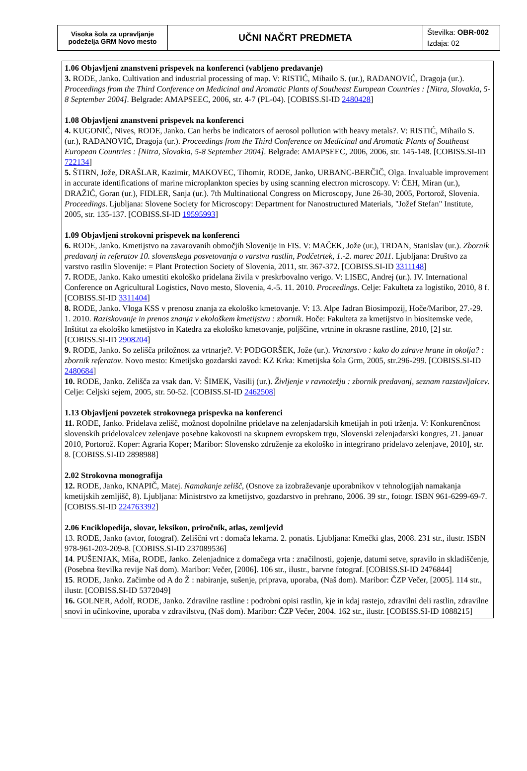| Visoka šola za upravljanje podeželja GRM Novo mesto | UČNI NAČRT PREDMETA | Številka: OBR-002 Izdaja: 02 |
1.06 Objavljeni znanstveni prispevek na konferenci (vabljeno predavanje)
3. RODE, Janko. Cultivation and industrial processing of map. V: RISTIĆ, Mihailo S. (ur.), RADANOVIĆ, Dragoja (ur.). Proceedings from the Third Conference on Medicinal and Aromatic Plants of Southeast European Countries : [Nitra, Slovakia, 5-8 September 2004]. Belgrade: AMAPSEEC, 2006, str. 4-7 (PL-04). [COBISS.SI-ID 2480428]
1.08 Objavljeni znanstveni prispevek na konferenci
4. KUGONIČ, Nives, RODE, Janko. Can herbs be indicators of aerosol pollution with heavy metals?. V: RISTIĆ, Mihailo S. (ur.), RADANOVIĆ, Dragoja (ur.). Proceedings from the Third Conference on Medicinal and Aromatic Plants of Southeast European Countries : [Nitra, Slovakia, 5-8 September 2004]. Belgrade: AMAPSEEC, 2006, 2006, str. 145-148. [COBISS.SI-ID 722134]
5. ŠTIRN, Jože, DRAŠLAR, Kazimir, MAKOVEC, Tihomir, RODE, Janko, URBANC-BERČIČ, Olga. Invaluable improvement in accurate identifications of marine microplankton species by using scanning electron microscopy. V: ČEH, Miran (ur.), DRAŽIĆ, Goran (ur.), FIDLER, Sanja (ur.). 7th Multinational Congress on Microscopy, June 26-30, 2005, Portorož, Slovenia. Proceedings. Ljubljana: Slovene Society for Microscopy: Department for Nanostructured Materials, "Jožef Stefan" Institute, 2005, str. 135-137. [COBISS.SI-ID 19595993]
1.09 Objavljeni strokovni prispevek na konferenci
6. RODE, Janko. Kmetijstvo na zavarovanih območjih Slovenije in FIS. V: MAČEK, Jože (ur.), TRDAN, Stanislav (ur.). Zbornik predavanj in referatov 10. slovenskega posvetovanja o varstvu rastlin, Podčetrtek, 1.-2. marec 2011. Ljubljana: Društvo za varstvo rastlin Slovenije: = Plant Protection Society of Slovenia, 2011, str. 367-372. [COBISS.SI-ID 3311148]
7. RODE, Janko. Kako umestiti ekološko pridelana živila v preskrbovalno verigo. V: LISEC, Andrej (ur.). IV. International Conference on Agricultural Logistics, Novo mesto, Slovenia, 4.-5. 11. 2010. Proceedings. Celje: Fakulteta za logistiko, 2010, 8 f. [COBISS.SI-ID 3311404]
8. RODE, Janko. Vloga KSS v prenosu znanja za ekološko kmetovanje. V: 13. Alpe Jadran Biosimpozij, Hoče/Maribor, 27.-29. 1. 2010. Raziskovanje in prenos znanja v ekološkem kmetijstvu : zbornik. Hoče: Fakulteta za kmetijstvo in biositemske vede, Inštitut za ekološko kmetijstvo in Katedra za ekološko kmetovanje, poljščine, vrtnine in okrasne rastline, 2010, [2] str. [COBISS.SI-ID 2908204]
9. RODE, Janko. So zelišča priložnost za vrtnarje?. V: PODGORŠEK, Jože (ur.). Vrtnarstvo : kako do zdrave hrane in okolja? : zbornik referatov. Novo mesto: Kmetijsko gozdarski zavod: KZ Krka: Kmetijska šola Grm, 2005, str.296-299. [COBISS.SI-ID 2480684]
10. RODE, Janko. Zelišča za vsak dan. V: ŠIMEK, Vasilij (ur.). Življenje v ravnotežju : zbornik predavanj, seznam razstavljalcev. Celje: Celjski sejem, 2005, str. 50-52. [COBISS.SI-ID 2462508]
1.13 Objavljeni povzetek strokovnega prispevka na konferenci
11. RODE, Janko. Pridelava zelišč, možnost dopolnilne pridelave na zelenjadarskih kmetijah in poti trženja. V: Konkurenčnost slovenskih pridelovalcev zelenjave posebne kakovosti na skupnem evropskem trgu, Slovenski zelenjadarski kongres, 21. januar 2010, Portorož. Koper: Agraria Koper; Maribor: Slovensko združenje za ekološko in integrirano pridelavo zelenjave, 2010], str. 8. [COBISS.SI-ID 2898988]
2.02 Strokovna monografija
12. RODE, Janko, KNAPIČ, Matej. Namakanje zelišč, (Osnove za izobraževanje uporabnikov v tehnologijah namakanja kmetijskih zemljišč, 8). Ljubljana: Ministrstvo za kmetijstvo, gozdarstvo in prehrano, 2006. 39 str., fotogr. ISBN 961-6299-69-7. [COBISS.SI-ID 224763392]
2.06 Enciklopedija, slovar, leksikon, priročnik, atlas, zemljevid
13. RODE, Janko (avtor, fotograf). Zeliščni vrt : domača lekarna. 2. ponatis. Ljubljana: Kmečki glas, 2008. 231 str., ilustr. ISBN 978-961-203-209-8. [COBISS.SI-ID 237089536]
14. PUŠENJAK, Miša, RODE, Janko. Zelenjadnice z domačega vrta : značilnosti, gojenje, datumi setve, spravilo in skladiščenje, (Posebna številka revije Naš dom). Maribor: Večer, [2006]. 106 str., ilustr., barvne fotograf. [COBISS.SI-ID 2476844]
15. RODE, Janko. Začimbe od A do Ž : nabiranje, sušenje, priprava, uporaba, (Naš dom). Maribor: ČZP Večer, [2005]. 114 str., ilustr. [COBISS.SI-ID 5372049]
16. GOLNER, Adolf, RODE, Janko. Zdravilne rastline : podrobni opisi rastlin, kje in kdaj rastejo, zdravilni deli rastlin, zdravilne snovi in učinkovine, uporaba v zdravilstvu, (Naš dom). Maribor: ČZP Večer, 2004. 162 str., ilustr. [COBISS.SI-ID 1088215]